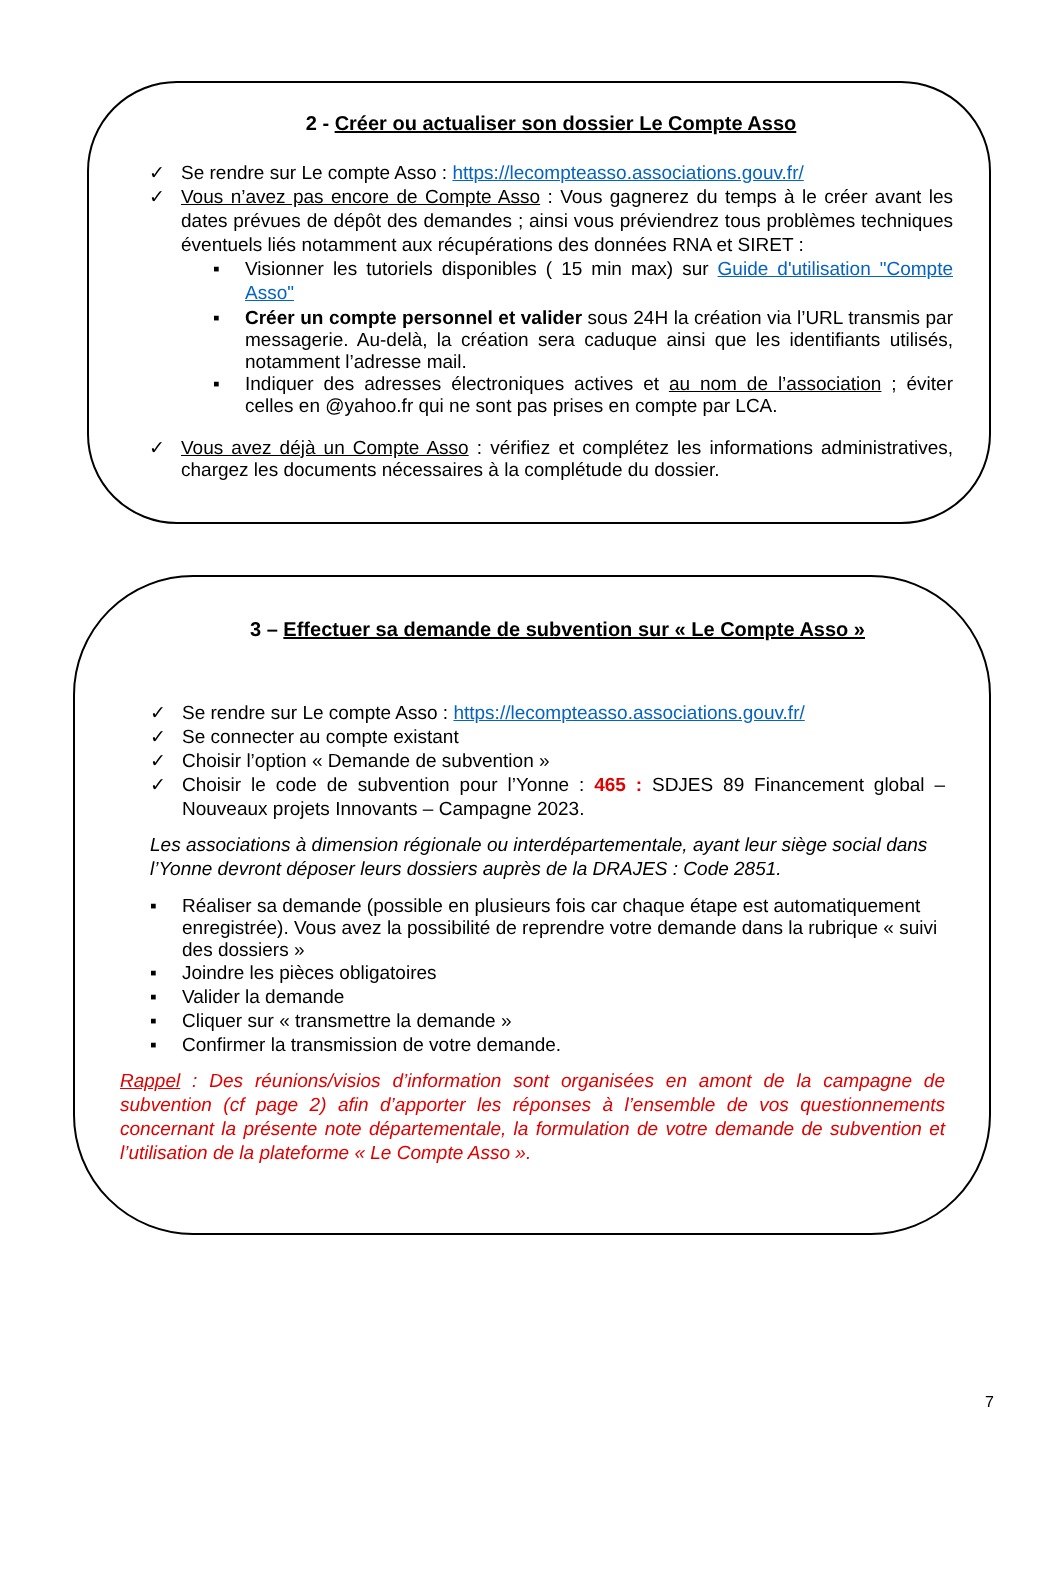2 - Créer ou actualiser son dossier Le Compte Asso
✓ Se rendre sur Le compte Asso : https://lecompteasso.associations.gouv.fr/
✓ Vous n’avez pas encore de Compte Asso : Vous gagnerez du temps à le créer avant les dates prévues de dépôt des demandes ; ainsi vous préviendrez tous problèmes techniques éventuels liés notamment aux récupérations des données RNA et SIRET :
▪ Visionner les tutoriels disponibles ( 15 min max) sur Guide d'utilisation "Compte Asso"
▪ Créer un compte personnel et valider sous 24H la création via l’URL transmis par messagerie. Au-delà, la création sera caduque ainsi que les identifiants utilisés, notamment l’adresse mail.
▪ Indiquer des adresses électroniques actives et au nom de l’association ; éviter celles en @yahoo.fr qui ne sont pas prises en compte par LCA.
✓ Vous avez déjà un Compte Asso : vérifiez et complétez les informations administratives, chargez les documents nécessaires à la complétude du dossier.
3 – Effectuer sa demande de subvention sur « Le Compte Asso »
✓ Se rendre sur Le compte Asso : https://lecompteasso.associations.gouv.fr/
✓ Se connecter au compte existant
✓ Choisir l’option « Demande de subvention »
✓ Choisir le code de subvention pour l’Yonne : 465 : SDJES 89 Financement global – Nouveaux projets Innovants – Campagne 2023.
Les associations à dimension régionale ou interdépartementale, ayant leur siège social dans l’Yonne devront déposer leurs dossiers auprès de la DRAJES : Code 2851.
▪ Réaliser sa demande (possible en plusieurs fois car chaque étape est automatiquement enregistrée). Vous avez la possibilité de reprendre votre demande dans la rubrique « suivi des dossiers »
▪ Joindre les pièces obligatoires
▪ Valider la demande
▪ Cliquer sur « transmettre la demande »
▪ Confirmer la transmission de votre demande.
Rappel : Des réunions/visios d’information sont organisées en amont de la campagne de subvention (cf page 2) afin d’apporter les réponses à l’ensemble de vos questionnements concernant la présente note départementale, la formulation de votre demande de subvention et l’utilisation de la plateforme « Le Compte Asso ».
7